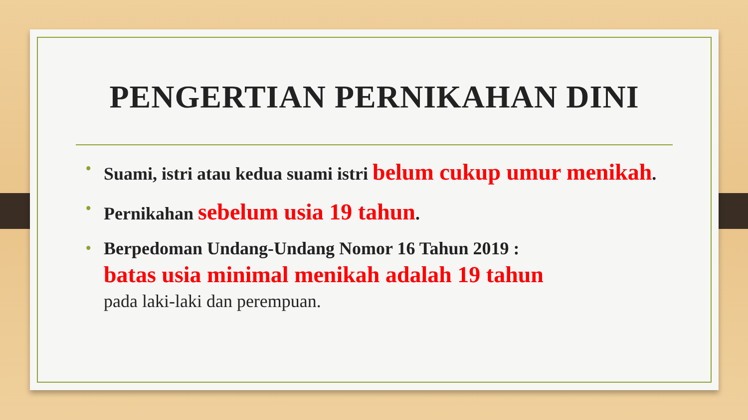PENGERTIAN PERNIKAHAN DINI
• Suami, istri atau kedua suami istri belum cukup umur menikah.
• Pernikahan sebelum usia 19 tahun.
• Berpedoman Undang-Undang Nomor 16 Tahun 2019 :
batas usia minimal menikah adalah 19 tahun
pada laki-laki dan perempuan.